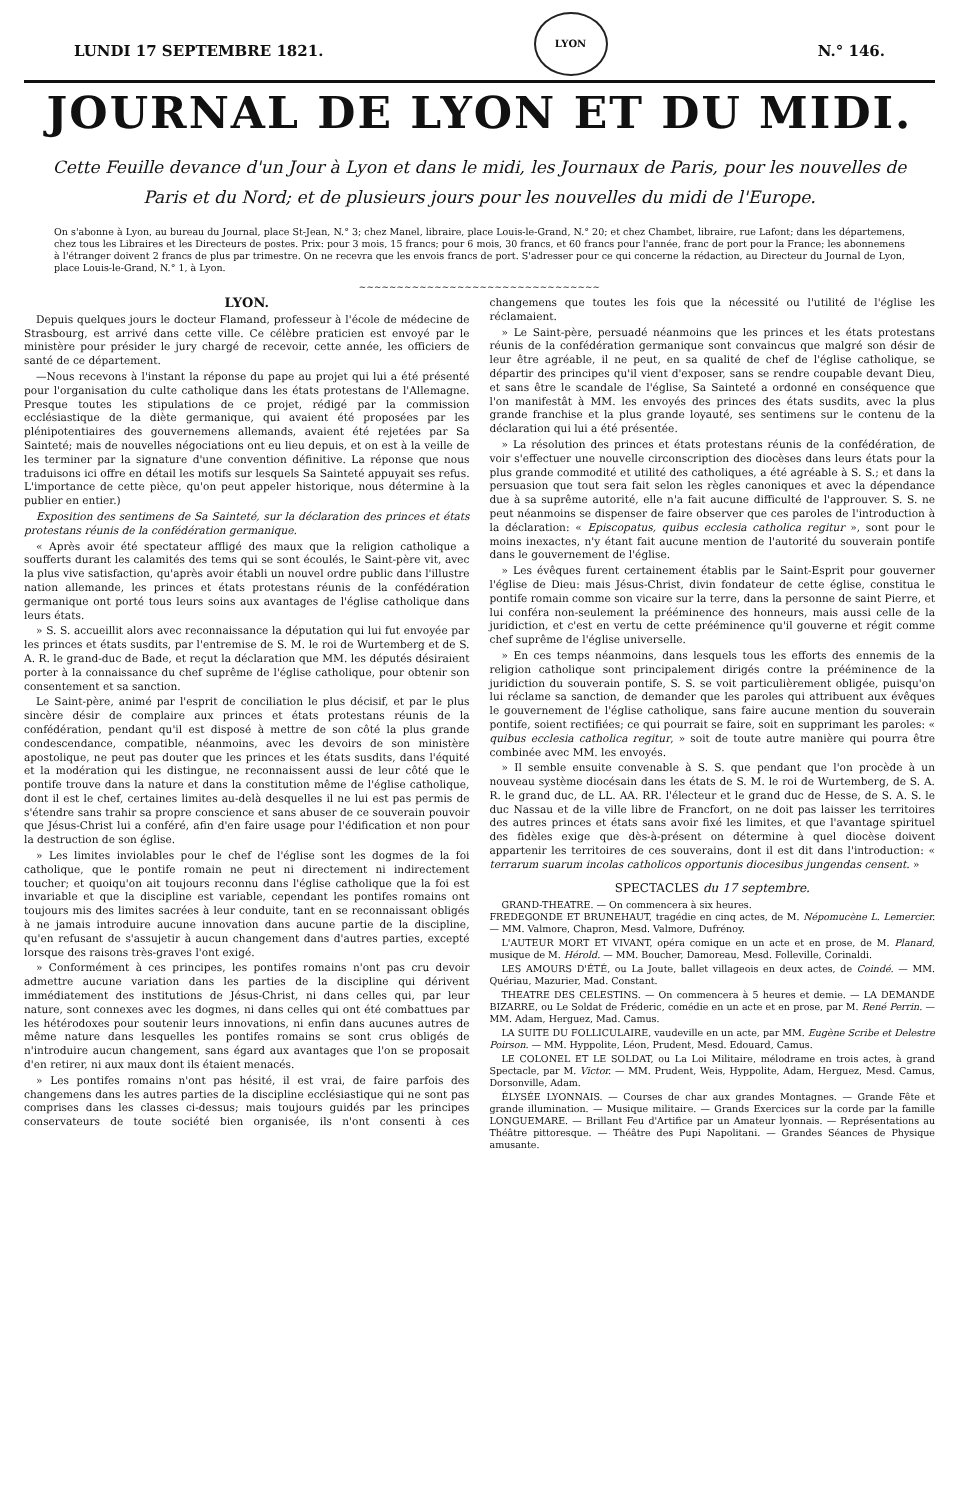LUNDI 17 SEPTEMBRE 1821. LYON N.° 146.
JOURNAL DE LYON ET DU MIDI.
Cette Feuille devance d'un Jour à Lyon et dans le midi, les Journaux de Paris, pour les nouvelles de Paris et du Nord; et de plusieurs jours pour les nouvelles du midi de l'Europe.
On s'abonne à Lyon, au bureau du Journal, place St-Jean, N.° 3; chez Manel, libraire, place Louis-le-Grand, N.° 20; et chez Chambet, libraire, rue Lafont; dans les départemens, chez tous les Libraires et les Directeurs de postes. Prix: pour 3 mois, 15 francs; pour 6 mois, 30 francs, et 60 francs pour l'année, franc de port pour la France; les abonnemens à l'étranger doivent 2 francs de plus par trimestre. On ne recevra que les envois francs de port. S'adresser pour ce qui concerne la rédaction, au Directeur du Journal de Lyon, place Louis-le-Grand, N.° 1, à Lyon.
~~~~~~~~~~~~~~~~~~~~~~~~~~~~~~~~
LYON.
Depuis quelques jours le docteur Flamand, professeur à l'école de médecine de Strasbourg, est arrivé dans cette ville. Ce célèbre praticien est envoyé par le ministère pour présider le jury chargé de recevoir, cette année, les officiers de santé de ce département.
—Nous recevons à l'instant la réponse du pape au projet qui lui a été présenté pour l'organisation du culte catholique dans les états protestans de l'Allemagne. Presque toutes les stipulations de ce projet, rédigé par la commission ecclésiastique de la diète germanique, qui avaient été proposées par les plénipotentiaires des gouvernemens allemands, avaient été rejetées par Sa Sainteté; mais de nouvelles négociations ont eu lieu depuis, et on est à la veille de les terminer par la signature d'une convention définitive. La réponse que nous traduisons ici offre en détail les motifs sur lesquels Sa Sainteté appuyait ses refus. L'importance de cette pièce, qu'on peut appeler historique, nous détermine à la publier en entier.)
Exposition des sentimens de Sa Sainteté, sur la déclaration des princes et états protestans réunis de la confédération germanique.
« Après avoir été spectateur affligé des maux que la religion catholique a soufferts durant les calamités des tems qui se sont écoulés, le Saint-père vit, avec la plus vive satisfaction, qu'après avoir établi un nouvel ordre public dans l'illustre nation allemande, les princes et états protestans réunis de la confédération germanique ont porté tous leurs soins aux avantages de l'église catholique dans leurs états.
» S. S. accueillit alors avec reconnaissance la députation qui lui fut envoyée par les princes et états susdits, par l'entremise de S. M. le roi de Wurtemberg et de S. A. R. le grand-duc de Bade, et reçut la déclaration que MM. les députés désiraient porter à la connaissance du chef suprême de l'église catholique, pour obtenir son consentement et sa sanction.
Le Saint-père, animé par l'esprit de conciliation le plus décisif, et par le plus sincère désir de complaire aux princes et états protestans réunis de la confédération, pendant qu'il est disposé à mettre de son côté la plus grande condescendance, compatible, néanmoins, avec les devoirs de son ministère apostolique, ne peut pas douter que les princes et les états susdits, dans l'équité et la modération qui les distingue, ne reconnaissent aussi de leur côté que le pontife trouve dans la nature et dans la constitution même de l'église catholique, dont il est le chef, certaines limites au-delà desquelles il ne lui est pas permis de s'étendre sans trahir sa propre conscience et sans abuser de ce souverain pouvoir que Jésus-Christ lui a conféré, afin d'en faire usage pour l'édification et non pour la destruction de son église.
» Les limites inviolables pour le chef de l'église sont les dogmes de la foi catholique, que le pontife romain ne peut ni directement ni indirectement toucher; et quoiqu'on ait toujours reconnu dans l'église catholique que la foi est invariable et que la discipline est variable, cependant les pontifes romains ont toujours mis des limites sacrées à leur conduite, tant en se reconnaissant obligés à ne jamais introduire aucune innovation dans aucune partie de la discipline, qu'en refusant de s'assujetir à aucun changement dans d'autres parties, excepté lorsque des raisons très-graves l'ont exigé.
» Conformément à ces principes, les pontifes romains n'ont pas cru devoir admettre aucune variation dans les parties de la discipline qui dérivent immédiatement des institutions de Jésus-Christ, ni dans celles qui, par leur nature, sont connexes avec les dogmes, ni dans celles qui ont été combattues par les hétérodoxes pour soutenir leurs innovations, ni enfin dans aucunes autres de même nature dans lesquelles les pontifes romains se sont crus obligés de n'introduire aucun changement, sans égard aux avantages que l'on se proposait d'en retirer, ni aux maux dont ils étaient menacés.
» Les pontifes romains n'ont pas hésité, il est vrai, de faire parfois des changemens dans les autres parties de la discipline ecclésiastique qui ne sont pas comprises dans les classes ci-dessus; mais toujours guidés par les principes conservateurs de toute société bien organisée, ils n'ont consenti à ces changemens que toutes les fois que la nécessité ou l'utilité de l'église les réclamaient.
» Le Saint-père, persuadé néanmoins que les princes et les états protestans réunis de la confédération germanique sont convaincus que malgré son désir de leur être agréable, il ne peut, en sa qualité de chef de l'église catholique, se départir des principes qu'il vient d'exposer, sans se rendre coupable devant Dieu, et sans être le scandale de l'église, Sa Sainteté a ordonné en conséquence que l'on manifestât à MM. les envoyés des princes des états susdits, avec la plus grande franchise et la plus grande loyauté, ses sentimens sur le contenu de la déclaration qui lui a été présentée.
» La résolution des princes et états protestans réunis de la confédération, de voir s'effectuer une nouvelle circonscription des diocèses dans leurs états pour la plus grande commodité et utilité des catholiques, a été agréable à S. S.; et dans la persuasion que tout sera fait selon les règles canoniques et avec la dépendance due à sa suprême autorité, elle n'a fait aucune difficulté de l'approuver. S. S. ne peut néanmoins se dispenser de faire observer que ces paroles de l'introduction à la déclaration: « Episcopatus, quibus ecclesia catholica regitur », sont pour le moins inexactes, n'y étant fait aucune mention de l'autorité du souverain pontife dans le gouvernement de l'église.
» Les évêques furent certainement établis par le Saint-Esprit pour gouverner l'église de Dieu: mais Jésus-Christ, divin fondateur de cette église, constitua le pontife romain comme son vicaire sur la terre, dans la personne de saint Pierre, et lui conféra non-seulement la prééminence des honneurs, mais aussi celle de la juridiction, et c'est en vertu de cette prééminence qu'il gouverne et régit comme chef suprême de l'église universelle.
» En ces temps néanmoins, dans lesquels tous les efforts des ennemis de la religion catholique sont principalement dirigés contre la prééminence de la juridiction du souverain pontife, S. S. se voit particulièrement obligée, puisqu'on lui réclame sa sanction, de demander que les paroles qui attribuent aux évêques le gouvernement de l'église catholique, sans faire aucune mention du souverain pontife, soient rectifiées; ce qui pourrait se faire, soit en supprimant les paroles: « quibus ecclesia catholica regitur, » soit de toute autre manière qui pourra être combinée avec MM. les envoyés.
» Il semble ensuite convenable à S. S. que pendant que l'on procède à un nouveau système diocésain dans les états de S. M. le roi de Wurtemberg, de S. A. R. le grand duc, de LL. AA. RR. l'électeur et le grand duc de Hesse, de S. A. S. le duc Nassau et de la ville libre de Francfort, on ne doit pas laisser les territoires des autres princes et états sans avoir fixé les limites, et que l'avantage spirituel des fidèles exige que dès-à-présent on détermine à quel diocèse doivent appartenir les territoires de ces souverains, dont il est dit dans l'introduction: « terrarum suarum incolas catholicos opportunis diocesibus jungendas censent. »
SPECTACLES du 17 septembre.
GRAND-THEATRE. — On commencera à six heures.
FREDEGONDE ET BRUNEHAUT, tragédie en cinq actes, de M. Népomucène L. Lemercier. — MM. Valmore, Chapron, Mesd. Valmore, Dufrénoy.
L'AUTEUR MORT ET VIVANT, opéra comique en un acte et en prose, de M. Planard, musique de M. Hérold. — MM. Boucher, Damoreau, Mesd. Folleville, Corinaldi.
LES AMOURS D'ÉTÉ, ou La Joute, ballet villageois en deux actes, de Coindé. — MM. Quériau, Mazurier, Mad. Constant.
THEATRE DES CELESTINS. — On commencera à 5 heures et demie. — LA DEMANDE BIZARRE, ou Le Soldat de Fréderic, comédie en un acte et en prose, par M. René Perrin. — MM. Adam, Herguez, Mad. Camus.
LA SUITE DU FOLLICULAIRE, vaudeville en un acte, par MM. Eugène Scribe et Delestre Poirson. — MM. Hyppolite, Léon, Prudent, Mesd. Edouard, Camus.
LE COLONEL ET LE SOLDAT, ou La Loi Militaire, mélodrame en trois actes, à grand Spectacle, par M. Victor. — MM. Prudent, Weis, Hyppolite, Adam, Herguez, Mesd. Camus, Dorsonville, Adam.
ÉLYSÉE LYONNAIS. — Courses de char aux grandes Montagnes. — Grande Fête et grande illumination. — Musique militaire. — Grands Exercices sur la corde par la famille LONGUEMARE. — Brillant Feu d'Artifice par un Amateur lyonnais. — Représentations au Théâtre pittoresque. — Théâtre des Pupi Napolitani. — Grandes Séances de Physique amusante.